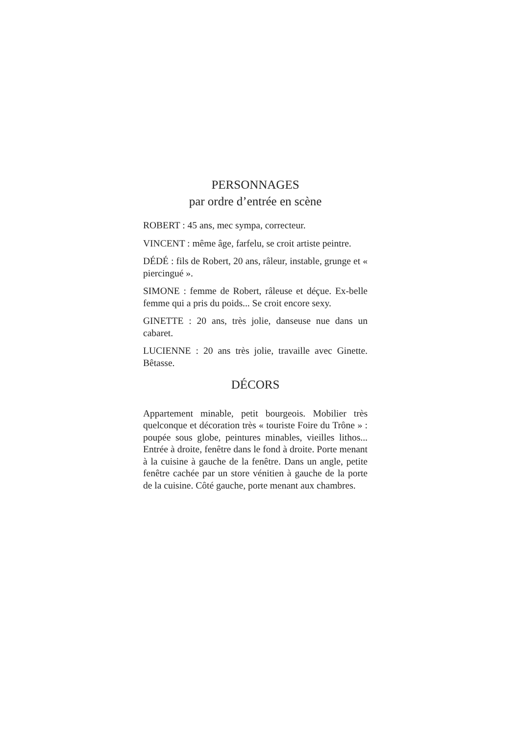PERSONNAGES
par ordre d’entrée en scène
ROBERT : 45 ans, mec sympa, correcteur.
VINCENT : même âge, farfelu, se croit artiste peintre.
DÉDÉ : fils de Robert, 20 ans, râleur, instable, grunge et « piercingué ».
SIMONE : femme de Robert, râleuse et déçue. Ex-belle femme qui a pris du poids... Se croit encore sexy.
GINETTE : 20 ans, très jolie, danseuse nue dans un cabaret.
LUCIENNE : 20 ans très jolie, travaille avec Ginette. Bêtasse.
DÉCORS
Appartement minable, petit bourgeois. Mobilier très quelconque et décoration très « touriste Foire du Trône » : poupée sous globe, peintures minables, vieilles lithos... Entrée à droite, fenêtre dans le fond à droite. Porte menant à la cuisine à gauche de la fenêtre. Dans un angle, petite fenêtre cachée par un store vénitien à gauche de la porte de la cuisine. Côté gauche, porte menant aux chambres.